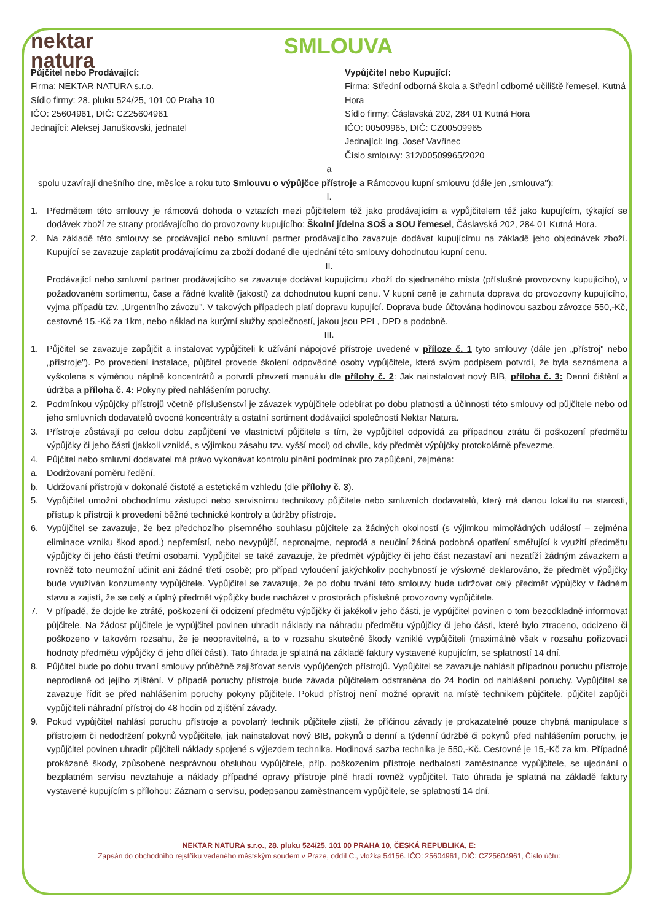nektar
natura
SMLOUVA
Půjčitel nebo Prodávající:
Firma: NEKTAR NATURA s.r.o.
Sídlo firmy: 28. pluku 524/25, 101 00 Praha 10
IČO: 25604961, DIČ: CZ25604961
Jednající: Aleksej Januškovski, jednatel
Vypůjčitel nebo Kupující:
Firma: Střední odborná škola a Střední odborné učiliště řemesel, Kutná Hora
Sídlo firmy: Čáslavská 202, 284 01 Kutná Hora
IČO: 00509965, DIČ: CZ00509965
Jednající: Ing. Josef Vavřinec
Číslo smlouvy: 312/00509965/2020
a
spolu uzavírají dnešního dne, měsíce a roku tuto Smlouvu o výpůjčce přístroje a Rámcovou kupní smlouvu (dále jen „smlouva"):
I.
1. Předmětem této smlouvy je rámcová dohoda o vztazích mezi půjčitelem též jako prodávajícím a vypůjčitelem též jako kupujícím, týkající se dodávek zboží ze strany prodávajícího do provozovny kupujícího: Školní jídelna SOŠ a SOU řemesel, Čáslavská 202, 284 01 Kutná Hora.
2. Na základě této smlouvy se prodávající nebo smluvní partner prodávajícího zavazuje dodávat kupujícímu na základě jeho objednávek zboží. Kupující se zavazuje zaplatit prodávajícímu za zboží dodané dle ujednání této smlouvy dohodnutou kupní cenu.
II.
Prodávající nebo smluvní partner prodávajícího se zavazuje dodávat kupujícímu zboží do sjednaného místa (příslušné provozovny kupujícího), v požadovaném sortimentu, čase a řádné kvalitě (jakosti) za dohodnutou kupní cenu. V kupní ceně je zahrnuta doprava do provozovny kupujícího, vyjma případů tzv. „Urgentního závozu". V takových případech platí dopravu kupující. Doprava bude účtována hodinovou sazbou závozce 550,-Kč, cestovné 15,-Kč za 1km, nebo náklad na kurýrní služby společností, jakou jsou PPL, DPD a podobně.
III.
1. Půjčitel se zavazuje zapůjčit a instalovat vypůjčiteli k užívání nápojové přístroje uvedené v příloze č. 1 tyto smlouvy (dále jen „přístroj" nebo „přístroje"). Po provedení instalace, půjčitel provede školení odpovědné osoby vypůjčitele, která svým podpisem potvrdí, že byla seznámena a vyškolena s výměnou náplně koncentrátů a potvrdí převzetí manuálu dle přílohy č. 2: Jak nainstalovat nový BIB, příloha č. 3: Denní čištění a údržba a příloha č. 4: Pokyny před nahlášením poruchy.
2. Podmínkou výpůjčky přístrojů včetně příslušenství je závazek vypůjčitele odebírat po dobu platnosti a účinnosti této smlouvy od půjčitele nebo od jeho smluvních dodavatelů ovocné koncentráty a ostatní sortiment dodávající společností Nektar Natura.
3. Přístroje zůstávají po celou dobu zapůjčení ve vlastnictví půjčitele s tím, že vypůjčitel odpovídá za případnou ztrátu či poškození předmětu výpůjčky či jeho části (jakkoli vzniklé, s výjimkou zásahu tzv. vyšší moci) od chvíle, kdy předmět výpůjčky protokolárně převezme.
4. Půjčitel nebo smluvní dodavatel má právo vykonávat kontrolu plnění podmínek pro zapůjčení, zejména:
a. Dodržovaní poměru ředění.
b. Udržovaní přístrojů v dokonalé čistotě a estetickém vzhledu (dle přílohy č. 3).
5. Vypůjčitel umožní obchodnímu zástupci nebo servisnímu technikovy půjčitele nebo smluvních dodavatelů, který má danou lokalitu na starosti, přístup k přístroji k provedení běžné technické kontroly a údržby přístroje.
6. Vypůjčitel se zavazuje, že bez předchozího písemného souhlasu půjčitele za žádných okolností (s výjimkou mimořádných událostí – zejména eliminace vzniku škod apod.) nepřemístí, nebo nevypůjčí, nepronajme, neprodá a neučiní žádná podobná opatření směřující k využití předmětu výpůjčky či jeho části třetími osobami. Vypůjčitel se také zavazuje, že předmět výpůjčky či jeho část nezastaví ani nezatíží žádným závazkem a rovněž toto neumožní učinit ani žádné třetí osobě; pro případ vyloučení jakýchkoliv pochybností je výslovně deklarováno, že předmět výpůjčky bude využíván konzumenty vypůjčitele. Vypůjčitel se zavazuje, že po dobu trvání této smlouvy bude udržovat celý předmět výpůjčky v řádném stavu a zajistí, že se celý a úplný předmět výpůjčky bude nacházet v prostorách příslušné provozovny vypůjčitele.
7. V případě, že dojde ke ztrátě, poškození či odcizení předmětu výpůjčky či jakékoliv jeho části, je vypůjčitel povinen o tom bezodkladně informovat půjčitele. Na žádost půjčitele je vypůjčitel povinen uhradit náklady na náhradu předmětu výpůjčky či jeho části, které bylo ztraceno, odcizeno či poškozeno v takovém rozsahu, že je neopravitelné, a to v rozsahu skutečné škody vzniklé vypůjčiteli (maximálně však v rozsahu pořizovací hodnoty předmětu výpůjčky či jeho dílčí části). Tato úhrada je splatná na základě faktury vystavené kupujícím, se splatností 14 dní.
8. Půjčitel bude po dobu trvaní smlouvy průběžně zajišťovat servis vypůjčených přístrojů. Vypůjčitel se zavazuje nahlásit případnou poruchu přístroje neprodleně od jejího zjištění. V případě poruchy přístroje bude závada půjčitelem odstraněna do 24 hodin od nahlášení poruchy. Vypůjčitel se zavazuje řídit se před nahlášením poruchy pokyny půjčitele. Pokud přístroj není možné opravit na místě technikem půjčitele, půjčitel zapůjčí vypůjčiteli náhradní přístroj do 48 hodin od zjištění závady.
9. Pokud vypůjčitel nahlásí poruchu přístroje a povolaný technik půjčitele zjistí, že příčinou závady je prokazatelně pouze chybná manipulace s přístrojem či nedodržení pokynů vypůjčitele, jak nainstalovat nový BIB, pokynů o denní a týdenní údržbě či pokynů před nahlášením poruchy, je vypůjčitel povinen uhradit půjčiteli náklady spojené s výjezdem technika. Hodinová sazba technika je 550,-Kč. Cestovné je 15,-Kč za km. Případné prokázané škody, způsobené nesprávnou obsluhou vypůjčitele, příp. poškozením přístroje nedbalostí zaměstnance vypůjčitele, se ujednání o bezplatném servisu nevztahuje a náklady případné opravy přístroje plně hradí rovněž vypůjčitel. Tato úhrada je splatná na základě faktury vystavené kupujícím s přílohou: Záznam o servisu, podepsanou zaměstnancem vypůjčitele, se splatností 14 dní.
NEKTAR NATURA s.r.o., 28. pluku 524/25, 101 00 PRAHA 10, ČESKÁ REPUBLIKA, E:
Zapsán do obchodního rejstříku vedeného městským soudem v Praze, oddíl C., vložka 54156. IČO: 25604961, DIČ: CZ25604961, Číslo účtu: